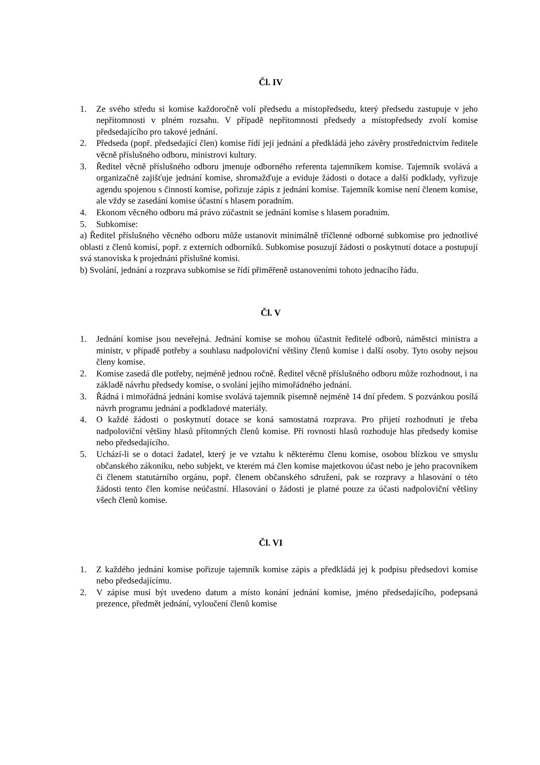Čl. IV
1. Ze svého středu si komise každoročně volí předsedu a místopředsedu, který předsedu zastupuje v jeho nepřítomnosti v plném rozsahu. V případě nepřítomnosti předsedy a místopředsedy zvolí komise předsedajícího pro takové jednání.
2. Předseda (popř. předsedající člen) komise řídí její jednání a předkládá jeho závěry prostřednictvím ředitele věcně příslušného odboru, ministrovi kultury.
3. Ředitel věcně příslušného odboru jmenuje odborného referenta tajemníkem komise. Tajemník svolává a organizačně zajišťuje jednání komise, shromažďuje a eviduje žádosti o dotace a další podklady, vyřizuje agendu spojenou s činností komise, pořizuje zápis z jednání komise. Tajemník komise není členem komise, ale vždy se zasedání komise účastní s hlasem poradním.
4. Ekonom věcného odboru má právo zúčastnit se jednání komise s hlasem poradním.
5. Subkomise:
a) Ředitel příslušného věcného odboru může ustanovit minimálně tříčlenné odborné subkomise pro jednotlivé oblasti z členů komisí, popř. z externích odborníků. Subkomise posuzují žádosti o poskytnutí dotace a postupují svá stanoviska k projednání příslušné komisi.
b) Svolání, jednání a rozprava subkomise se řídí přiměřeně ustanoveními tohoto jednacího řádu.
Čl. V
1. Jednání komise jsou neveřejná. Jednání komise se mohou účastnit ředitelé odborů, náměstci ministra a ministr, v případě potřeby a souhlasu nadpoloviční většiny členů komise i další osoby. Tyto osoby nejsou členy komise.
2. Komise zasedá dle potřeby, nejméně jednou ročně. Ředitel věcně příslušného odboru může rozhodnout, i na základě návrhu předsedy komise, o svolání jejího mimořádného jednání.
3. Řádná i mimořádná jednání komise svolává tajemník písemně nejméně 14 dní předem. S pozvánkou posílá návrh programu jednání a podkladové materiály.
4. O každé žádosti o poskytnutí dotace se koná samostatná rozprava. Pro přijetí rozhodnutí je třeba nadpoloviční většiny hlasů přítomných členů komise. Při rovnosti hlasů rozhoduje hlas předsedy komise nebo předsedajícího.
5. Uchází-li se o dotaci žadatel, který je ve vztahu k některému členu komise, osobou blízkou ve smyslu občanského zákoníku, nebo subjekt, ve kterém má člen komise majetkovou účast nebo je jeho pracovníkem či členem statutárního orgánu, popř. členem občanského sdružení, pak se rozpravy a hlasování o této žádosti tento člen komise neúčastní. Hlasování o žádosti je platné pouze za účasti nadpoloviční většiny všech členů komise.
Čl. VI
1. Z každého jednání komise pořizuje tajemník komise zápis a předkládá jej k podpisu předsedovi komise nebo předsedajícímu.
2. V zápise musí být uvedeno datum a místo konání jednání komise, jméno předsedajícího, podepsaná prezence, předmět jednání, vyloučení členů komise